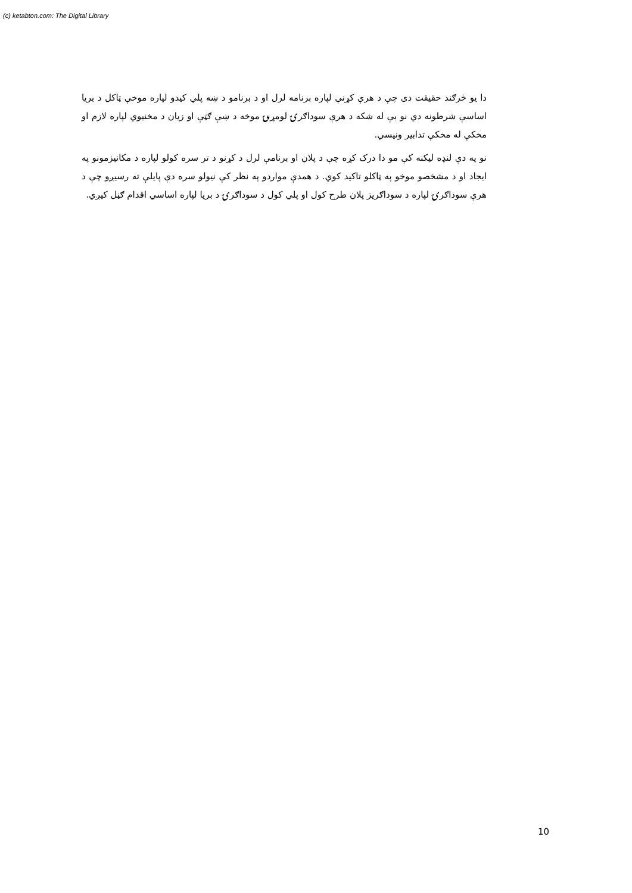(c) ketabton.com: The Digital Library
دا يو څرګند حقيقت دی چې د هرې کړنې لپاره برنامه لرل او د برنامو د ښه پلي کيدو لپاره موخې ټاکل د بريا اساسې شرطونه دي نو بې له شکه د هرې سوداګرۍ لومړنۍ موخه د ښې ګټې او زيان د مخنيوي لپاره لازم او مخکې له مخکې تدابير ونيسي.
نو په دې لنډه ليکنه کې مو دا درک کړه چې د پلان او برنامې لرل د کړنو د تر سره کولو لپاره د مکانيزمونو په ايجاد او د مشخصو موخو په ټاکلو تاکيد کوي. د همدې مواردو په نظر کې نيولو سره دې پايلې ته رسيږو چې د هرې سوداګرۍ لپاره د سوداګريز پلان طرح کول او پلي کول د سوداګرۍ د بريا لپاره اساسي اقدام ګڼل کيږي.
10